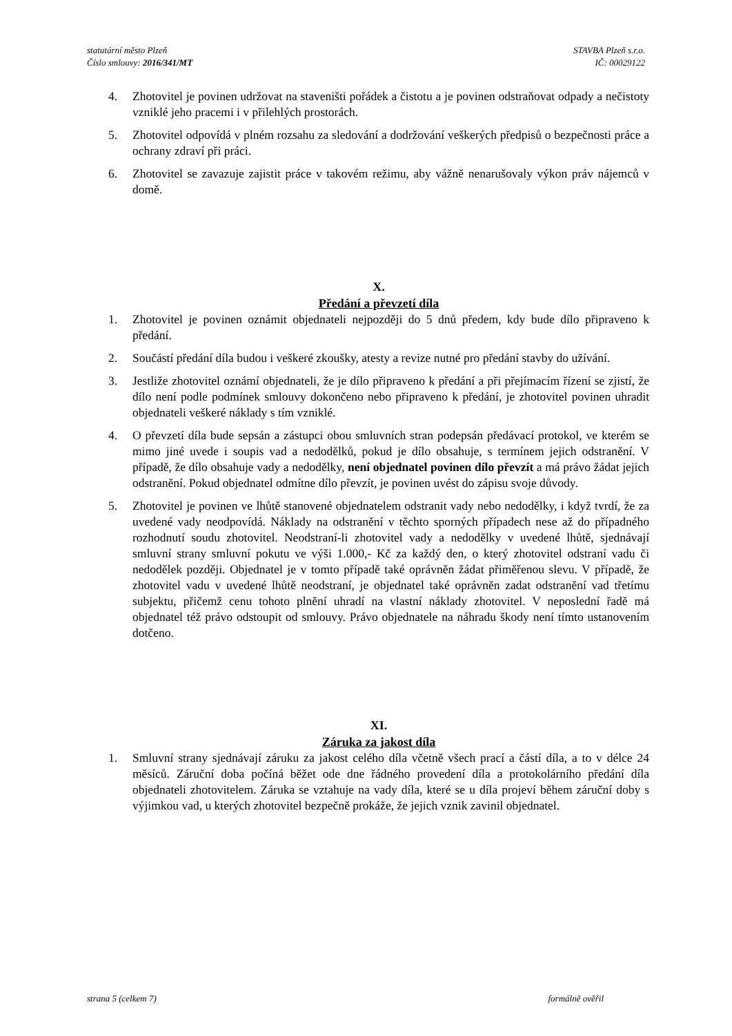statutární město Plzeň
Číslo smlouvy: 2016/341/MT
STAVBA Plzeň s.r.o.
IČ: 00029122
4. Zhotovitel je povinen udržovat na staveništi pořádek a čistotu a je povinen odstraňovat odpady a nečistoty vzniklé jeho pracemi i v přilehlých prostorách.
5. Zhotovitel odpovídá v plném rozsahu za sledování a dodržování veškerých předpisů o bezpečnosti práce a ochrany zdraví při práci.
6. Zhotovitel se zavazuje zajistit práce v takovém režimu, aby vážně nenarušovaly výkon práv nájemců v domě.
X.
Předání a převzetí díla
1. Zhotovitel je povinen oznámit objednateli nejpozději do 5 dnů předem, kdy bude dílo připraveno k předání.
2. Součástí předání díla budou i veškeré zkoušky, atesty a revize nutné pro předání stavby do užívání.
3. Jestliže zhotovitel oznámí objednateli, že je dílo připraveno k předání a při přejímacím řízení se zjistí, že dílo není podle podmínek smlouvy dokončeno nebo připraveno k předání, je zhotovitel povinen uhradit objednateli veškeré náklady s tím vzniklé.
4. O převzetí díla bude sepsán a zástupci obou smluvních stran podepsán předávací protokol, ve kterém se mimo jiné uvede i soupis vad a nedodělků, pokud je dílo obsahuje, s termínem jejich odstranění. V případě, že dílo obsahuje vady a nedodělky, není objednatel povinen dílo převzít a má právo žádat jejich odstranění. Pokud objednatel odmítne dílo převzít, je povinen uvést do zápisu svoje důvody.
5. Zhotovitel je povinen ve lhůtě stanovené objednatelem odstranit vady nebo nedodělky, i když tvrdí, že za uvedené vady neodpovídá. Náklady na odstranění v těchto sporných případech nese až do případného rozhodnutí soudu zhotovitel. Neodstraní-li zhotovitel vady a nedodělky v uvedené lhůtě, sjednávají smluvní strany smluvní pokutu ve výši 1.000,- Kč za každý den, o který zhotovitel odstraní vadu či nedodělek později. Objednatel je v tomto případě také oprávněn žádat přiměřenou slevu. V případě, že zhotovitel vadu v uvedené lhůtě neodstraní, je objednatel také oprávněn zadat odstranění vad třetímu subjektu, přičemž cenu tohoto plnění uhradí na vlastní náklady zhotovitel. V neposlední řadě má objednatel též právo odstoupit od smlouvy. Právo objednatele na náhradu škody není tímto ustanovením dotčeno.
XI.
Záruka za jakost díla
1. Smluvní strany sjednávají záruku za jakost celého díla včetně všech prací a částí díla, a to v délce 24 měsíců. Záruční doba počíná běžet ode dne řádného provedení díla a protokolárního předání díla objednateli zhotovitelem. Záruka se vztahuje na vady díla, které se u díla projeví během záruční doby s výjimkou vad, u kterých zhotovitel bezpečně prokáže, že jejich vznik zavinil objednatel.
strana 5 (celkem 7) formálně ověřil